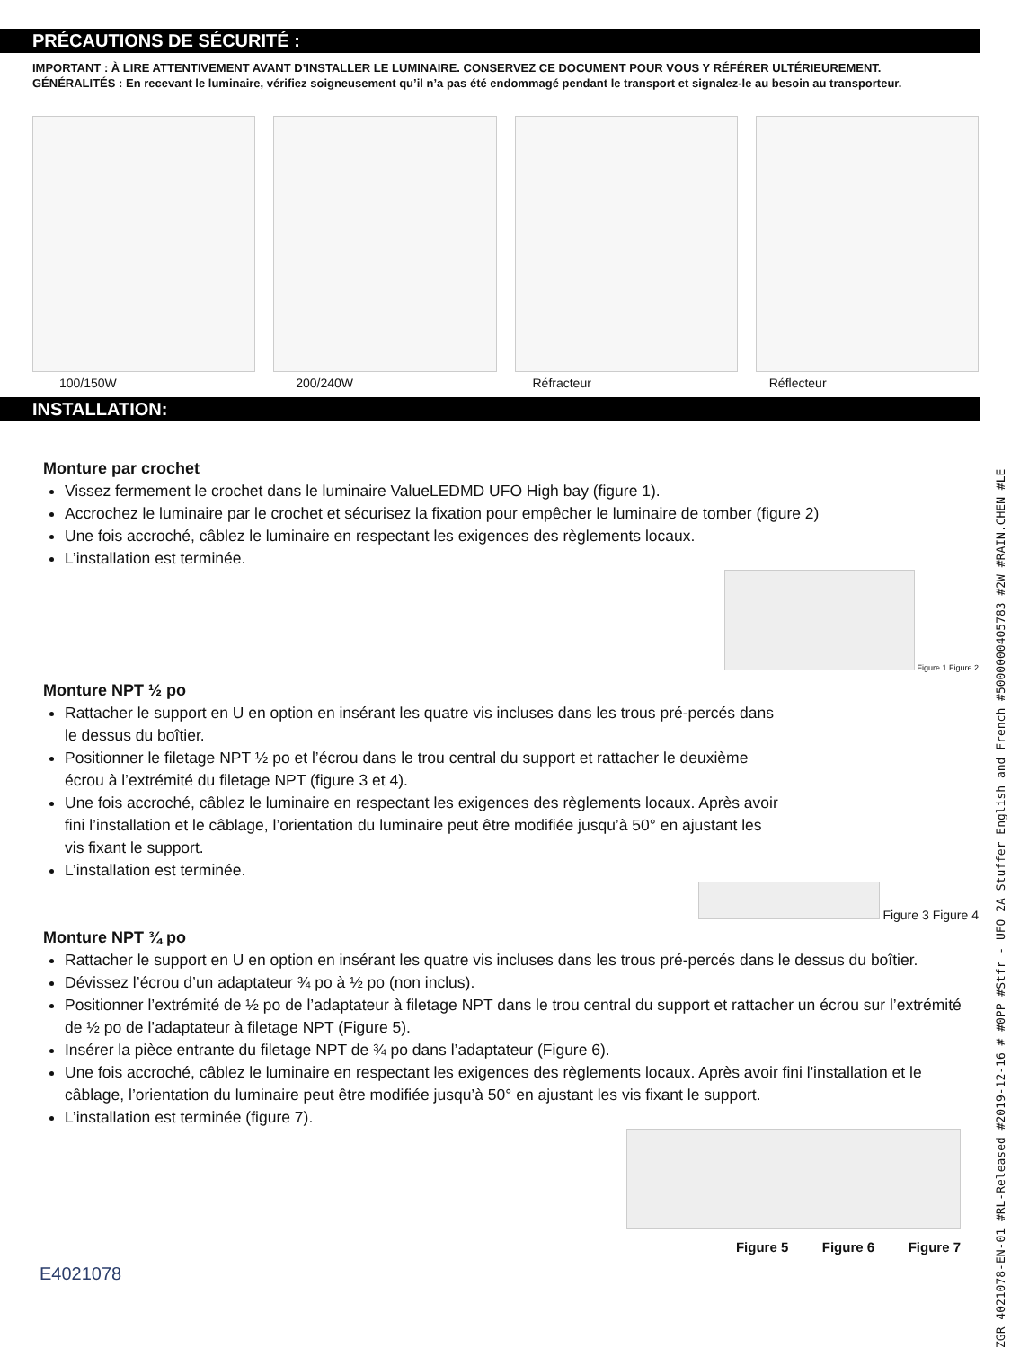ZGR 4021078-EN-01 #RL-Released #2019-12-16 # #0PP #Stfr - UFO 2A Stuffer English and French #5000000405783 #2W #RAIN.CHEN #LE
PRÉCAUTIONS DE SÉCURITÉ :
IMPORTANT : À LIRE ATTENTIVEMENT AVANT D’INSTALLER LE LUMINAIRE. CONSERVEZ CE DOCUMENT POUR VOUS Y RÉFÉRER ULTÉRIEUREMENT.
GÉNÉRALITÉS : En recevant le luminaire, vérifiez soigneusement qu’il n’a pas été endommagé pendant le transport et signalez-le au besoin au transporteur.
100/150W 200/240W Réfracteur Réflecteur
INSTALLATION:
Monture par crochet
Vissez fermement le crochet dans le luminaire ValueLEDMD UFO High bay (figure 1).
Accrochez le luminaire par le crochet et sécurisez la fixation pour empêcher le luminaire de tomber (figure 2)
Une fois accroché, câblez le luminaire en respectant les exigences des règlements locaux.
L’installation est terminée.
Figure 1 Figure 2
Monture NPT ½ po
Rattacher le support en U en option en insérant les quatre vis incluses dans les trous pré-percés dans le dessus du boîtier.
Positionner le filetage NPT ½ po et l’écrou dans le trou central du support et rattacher le deuxième écrou à l’extrémité du filetage NPT (figure 3 et 4).
Une fois accroché, câblez le luminaire en respectant les exigences des règlements locaux. Après avoir fini l’installation et le câblage, l’orientation du luminaire peut être modifiée jusqu’à 50° en ajustant les vis fixant le support.
L’installation est terminée.
Figure 3 Figure 4
Monture NPT ¾ po
Rattacher le support en U en option en insérant les quatre vis incluses dans les trous pré-percés dans le dessus du boîtier.
Dévissez l’écrou d’un adaptateur ¾ po à ½ po (non inclus).
Positionner l’extrémité de ½ po de l’adaptateur à filetage NPT dans le trou central du support et rattacher un écrou sur l’extrémité de ½ po de l’adaptateur à filetage NPT (Figure 5).
Insérer la pièce entrante du filetage NPT de ¾ po dans l’adaptateur (Figure 6).
Une fois accroché, câblez le luminaire en respectant les exigences des règlements locaux. Après avoir fini l'installation et le câblage, l’orientation du luminaire peut être modifiée jusqu’à 50° en ajustant les vis fixant le support.
L’installation est terminée (figure 7).
Figure 5 Figure 6 Figure 7
E4021078